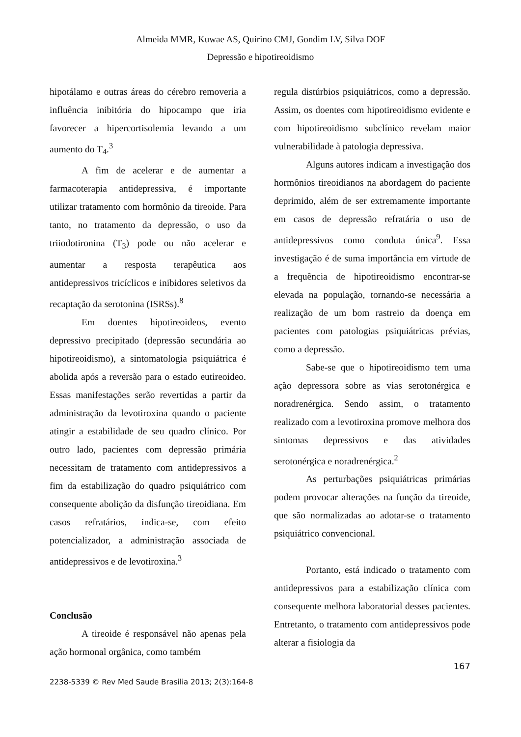Almeida MMR, Kuwae AS, Quirino CMJ, Gondim LV, Silva DOF
Depressão e hipotireoidismo
hipotálamo e outras áreas do cérebro removeria a influência inibitória do hipocampo que iria favorecer a hipercortisolemia levando a um aumento do T<sub>4</sub>.<sup>3</sup>
A fim de acelerar e de aumentar a farmacoterapia antidepressiva, é importante utilizar tratamento com hormônio da tireoide. Para tanto, no tratamento da depressão, o uso da triiodotironina (T<sub>3</sub>) pode ou não acelerar e aumentar a resposta terapêutica aos antidepressivos tricíclicos e inibidores seletivos da recaptação da serotonina (ISRSs).<sup>8</sup>
Em doentes hipotireoideos, evento depressivo precipitado (depressão secundária ao hipotireoidismo), a sintomatologia psiquiátrica é abolida após a reversão para o estado eutireoideo. Essas manifestações serão revertidas a partir da administração da levotiroxina quando o paciente atingir a estabilidade de seu quadro clínico. Por outro lado, pacientes com depressão primária necessitam de tratamento com antidepressivos a fim da estabilização do quadro psiquiátrico com consequente abolição da disfunção tireoidiana. Em casos refratários, indica-se, com efeito potencializador, a administração associada de antidepressivos e de levotiroxina.<sup>3</sup>
Conclusão
A tireoide é responsável não apenas pela ação hormonal orgânica, como também
regula distúrbios psiquiátricos, como a depressão. Assim, os doentes com hipotireoidismo evidente e com hipotireoidismo subclínico revelam maior vulnerabilidade à patologia depressiva.
Alguns autores indicam a investigação dos hormônios tireoidianos na abordagem do paciente deprimido, além de ser extremamente importante em casos de depressão refratária o uso de antidepressivos como conduta única<sup>9</sup>. Essa investigação é de suma importância em virtude de a frequência de hipotireoidismo encontrar-se elevada na população, tornando-se necessária a realização de um bom rastreio da doença em pacientes com patologias psiquiátricas prévias, como a depressão.
Sabe-se que o hipotireoidismo tem uma ação depressora sobre as vias serotonérgica e noradrenérgica. Sendo assim, o tratamento realizado com a levotiroxina promove melhora dos sintomas depressivos e das atividades serotonérgica e noradrenérgica.<sup>2</sup>
As perturbações psiquiátricas primárias podem provocar alterações na função da tireoide, que são normalizadas ao adotar-se o tratamento psiquiátrico convencional.
Portanto, está indicado o tratamento com antidepressivos para a estabilização clínica com consequente melhora laboratorial desses pacientes. Entretanto, o tratamento com antidepressivos pode alterar a fisiologia da
2238-5339 © Rev Med Saude Brasilia 2013; 2(3):164-8 167